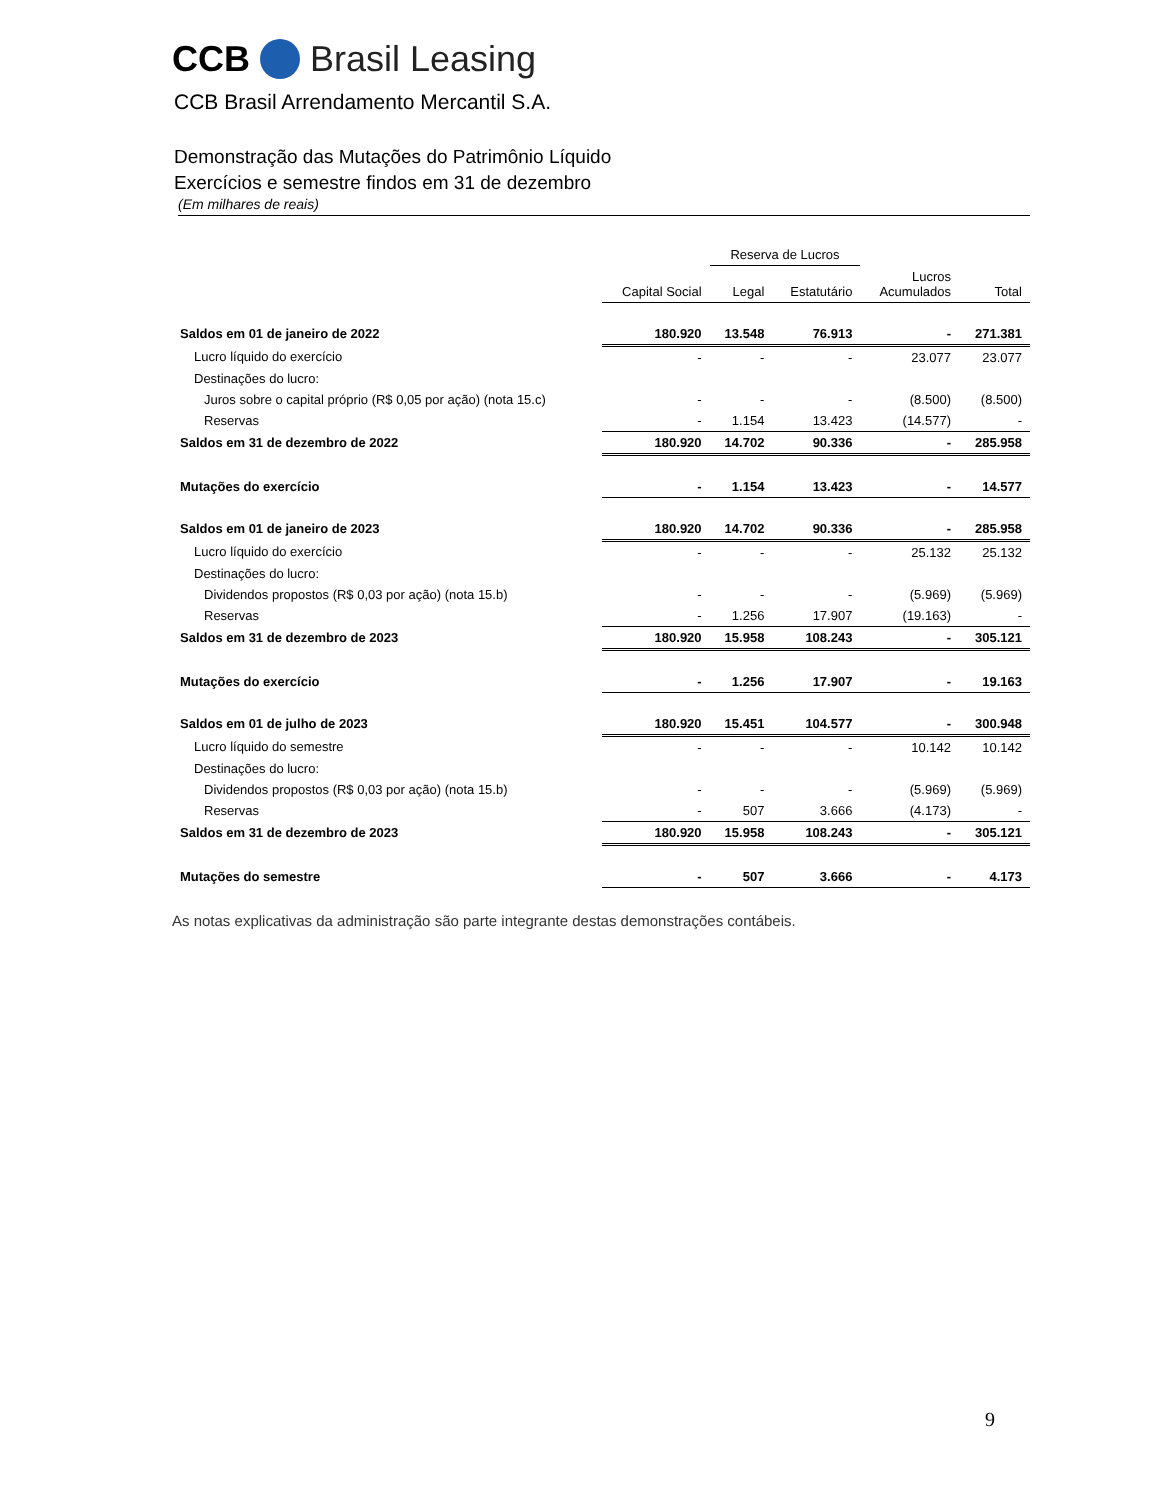CCB Brasil Leasing
CCB Brasil Arrendamento Mercantil S.A.
Demonstração das Mutações do Patrimônio Líquido
Exercícios e semestre findos em 31 de dezembro
(Em milhares de reais)
| | | Reserva de Lucros | | | |
| --- | --- | --- | --- | --- | --- |
| | Capital Social | Legal | Estatutário | Lucros Acumulados | Total |
| Saldos em 01 de janeiro de 2022 | 180.920 | 13.548 | 76.913 | - | 271.381 |
| Lucro líquido do exercício | - | - | - | 23.077 | 23.077 |
| Destinações do lucro: | | | | | |
| Juros sobre o capital próprio (R$ 0,05 por ação) (nota 15.c) | - | - | - | (8.500) | (8.500) |
| Reservas | - | 1.154 | 13.423 | (14.577) | - |
| Saldos em 31 de dezembro de 2022 | 180.920 | 14.702 | 90.336 | - | 285.958 |
| Mutações do exercício | - | 1.154 | 13.423 | - | 14.577 |
| Saldos em 01 de janeiro de 2023 | 180.920 | 14.702 | 90.336 | - | 285.958 |
| Lucro líquido do exercício | - | - | - | 25.132 | 25.132 |
| Destinações do lucro: | | | | | |
| Dividendos propostos (R$ 0,03 por ação) (nota 15.b) | - | - | - | (5.969) | (5.969) |
| Reservas | - | 1.256 | 17.907 | (19.163) | - |
| Saldos em 31 de dezembro de 2023 | 180.920 | 15.958 | 108.243 | - | 305.121 |
| Mutações do exercício | - | 1.256 | 17.907 | - | 19.163 |
| Saldos em 01 de julho de 2023 | 180.920 | 15.451 | 104.577 | - | 300.948 |
| Lucro líquido do semestre | - | - | - | 10.142 | 10.142 |
| Destinações do lucro: | | | | | |
| Dividendos propostos (R$ 0,03 por ação) (nota 15.b) | - | - | - | (5.969) | (5.969) |
| Reservas | - | 507 | 3.666 | (4.173) | - |
| Saldos em 31 de dezembro de 2023 | 180.920 | 15.958 | 108.243 | - | 305.121 |
| Mutações do semestre | - | 507 | 3.666 | - | 4.173 |
As notas explicativas da administração são parte integrante destas demonstrações contábeis.
9